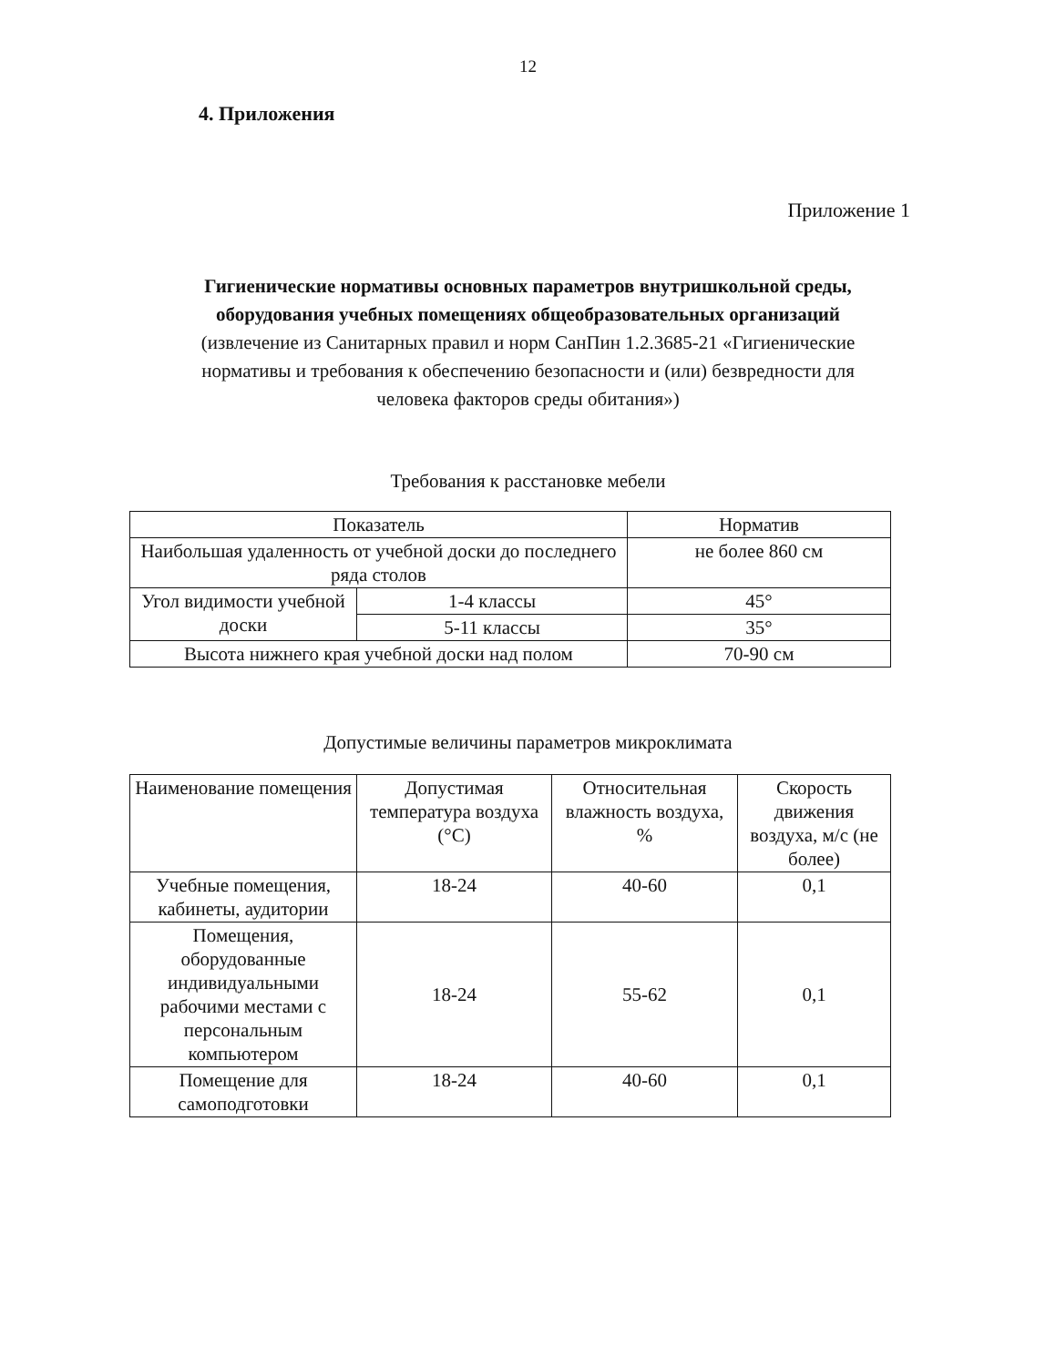12
4. Приложения
Приложение 1
Гигиенические нормативы основных параметров внутришкольной среды, оборудования учебных помещениях общеобразовательных организаций
(извлечение из Санитарных правил и норм СанПин 1.2.3685-21 «Гигиенические нормативы и требования к обеспечению безопасности и (или) безвредности для человека факторов среды обитания»)
Требования к расстановке мебели
| Показатель | | Норматив |
| --- | --- | --- |
| Наибольшая удаленность от учебной доски до последнего ряда столов | | не более 860 см |
| Угол видимости учебной доски | 1-4 классы | 45° |
| | 5-11 классы | 35° |
| Высота нижнего края учебной доски над полом | | 70-90 см |
Допустимые величины параметров микроклимата
| Наименование помещения | Допустимая температура воздуха (°С) | Относительная влажность воздуха, % | Скорость движения воздуха, м/с (не более) |
| --- | --- | --- | --- |
| Учебные помещения, кабинеты, аудитории | 18-24 | 40-60 | 0,1 |
| Помещения, оборудованные индивидуальными рабочими местами с персональным компьютером | 18-24 | 55-62 | 0,1 |
| Помещение для самоподготовки | 18-24 | 40-60 | 0,1 |